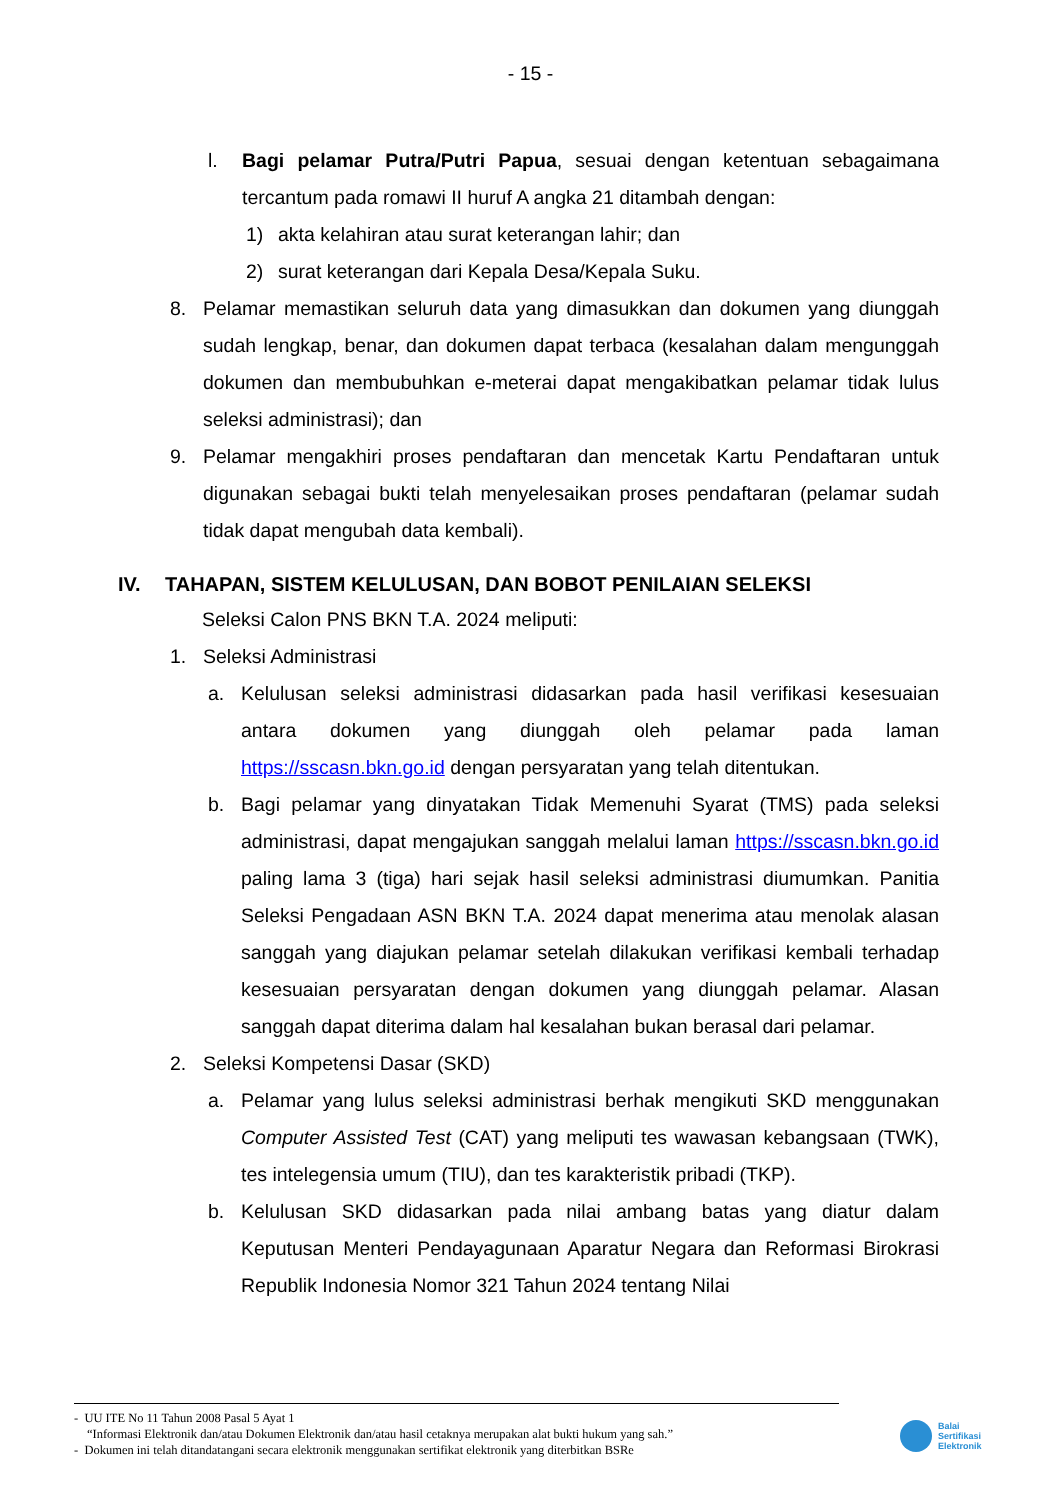- 15 -
l. Bagi pelamar Putra/Putri Papua, sesuai dengan ketentuan sebagaimana tercantum pada romawi II huruf A angka 21 ditambah dengan:
1) akta kelahiran atau surat keterangan lahir; dan
2) surat keterangan dari Kepala Desa/Kepala Suku.
8. Pelamar memastikan seluruh data yang dimasukkan dan dokumen yang diunggah sudah lengkap, benar, dan dokumen dapat terbaca (kesalahan dalam mengunggah dokumen dan membubuhkan e-meterai dapat mengakibatkan pelamar tidak lulus seleksi administrasi); dan
9. Pelamar mengakhiri proses pendaftaran dan mencetak Kartu Pendaftaran untuk digunakan sebagai bukti telah menyelesaikan proses pendaftaran (pelamar sudah tidak dapat mengubah data kembali).
IV. TAHAPAN, SISTEM KELULUSAN, DAN BOBOT PENILAIAN SELEKSI
Seleksi Calon PNS BKN T.A. 2024 meliputi:
1. Seleksi Administrasi
a. Kelulusan seleksi administrasi didasarkan pada hasil verifikasi kesesuaian antara dokumen yang diunggah oleh pelamar pada laman https://sscasn.bkn.go.id dengan persyaratan yang telah ditentukan.
b. Bagi pelamar yang dinyatakan Tidak Memenuhi Syarat (TMS) pada seleksi administrasi, dapat mengajukan sanggah melalui laman https://sscasn.bkn.go.id paling lama 3 (tiga) hari sejak hasil seleksi administrasi diumumkan. Panitia Seleksi Pengadaan ASN BKN T.A. 2024 dapat menerima atau menolak alasan sanggah yang diajukan pelamar setelah dilakukan verifikasi kembali terhadap kesesuaian persyaratan dengan dokumen yang diunggah pelamar. Alasan sanggah dapat diterima dalam hal kesalahan bukan berasal dari pelamar.
2. Seleksi Kompetensi Dasar (SKD)
a. Pelamar yang lulus seleksi administrasi berhak mengikuti SKD menggunakan Computer Assisted Test (CAT) yang meliputi tes wawasan kebangsaan (TWK), tes intelegensia umum (TIU), dan tes karakteristik pribadi (TKP).
b. Kelulusan SKD didasarkan pada nilai ambang batas yang diatur dalam Keputusan Menteri Pendayagunaan Aparatur Negara dan Reformasi Birokrasi Republik Indonesia Nomor 321 Tahun 2024 tentang Nilai
- UU ITE No 11 Tahun 2008 Pasal 5 Ayat 1
“Informasi Elektronik dan/atau Dokumen Elektronik dan/atau hasil cetaknya merupakan alat bukti hukum yang sah.”
- Dokumen ini telah ditandatangani secara elektronik menggunakan sertifikat elektronik yang diterbitkan BSRe
Balai
Sertifikasi
Elektronik